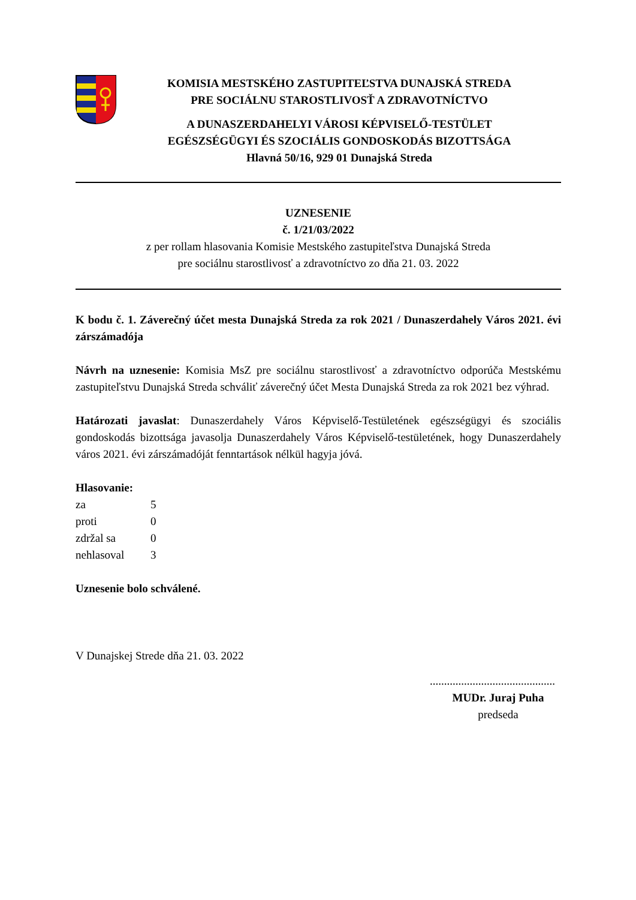KOMISIA MESTSKÉHO ZASTUPITEĽSTVA DUNAJSKÁ STREDA
PRE SOCIÁLNU STAROSTLIVOSŤ A ZDRAVOTNÍCTVO
A DUNASZERDAHELYI VÁROSI KÉPVISELŐ-TESTÜLET
EGÉSZSÉGÜGYI ÉS SZOCIÁLIS GONDOSKODÁS BIZOTTSÁGA
Hlavná 50/16, 929 01 Dunajská Streda
UZNESENIE
č. 1/21/03/2022
z per rollam hlasovania Komisie Mestského zastupiteľstva Dunajská Streda
pre sociálnu starostlivosť a zdravotníctvo zo dňa 21. 03. 2022
K bodu č. 1. Záverečný účet mesta Dunajská Streda za rok 2021 / Dunaszerdahely Város 2021. évi zárszámadója
Návrh na uznesenie: Komisia MsZ pre sociálnu starostlivosť a zdravotníctvo odporúča Mestskému zastupiteľstvu Dunajská Streda schváliť záverečný účet Mesta Dunajská Streda za rok 2021 bez výhrad.
Határozati javaslat: Dunaszerdahely Város Képviselő-Testületének egészségügyi és szociális gondoskodás bizottsága javasolja Dunaszerdahely Város Képviselő-testületének, hogy Dunaszerdahely város 2021. évi zárszámadóját fenntartások nélkül hagyja jóvá.
Hlasovanie:
| za | 5 |
| proti | 0 |
| zdržal sa | 0 |
| nehlasoval | 3 |
Uznesenie bolo schválené.
V Dunajskej Strede dňa 21. 03. 2022
............................................
MUDr. Juraj Puha
predseda